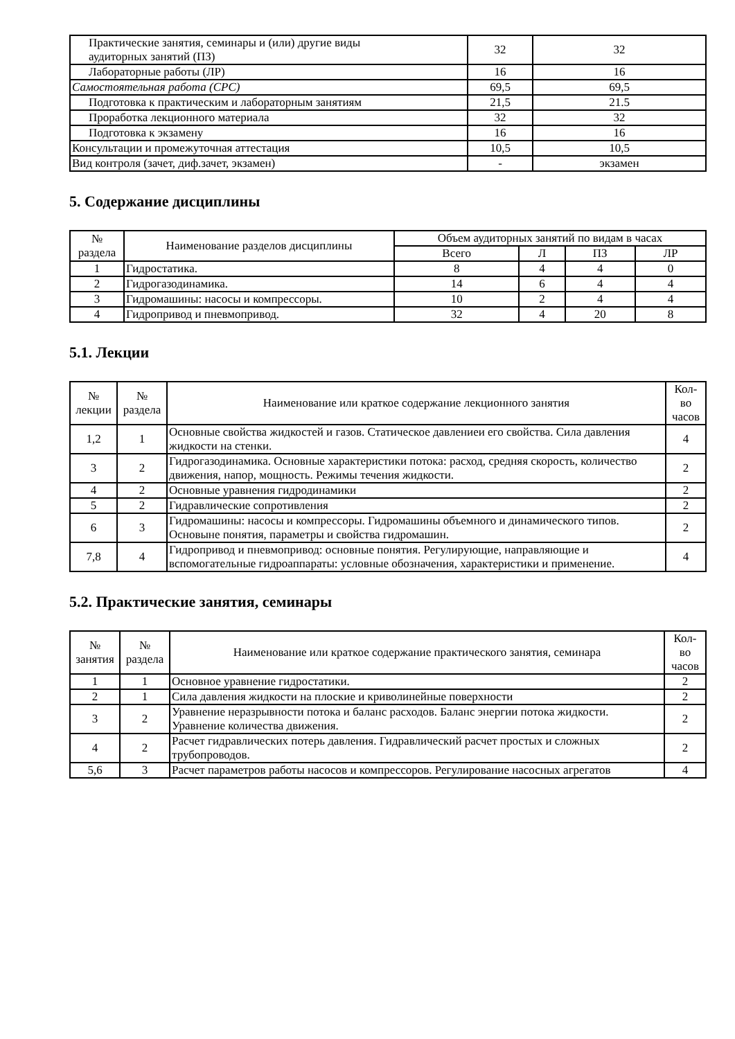| Практические занятия, семинары и (или) другие виды аудиторных занятий (ПЗ) | 32 | 32 |
| Лабораторные работы (ЛР) | 16 | 16 |
| Самостоятельная работа (СРС) | 69,5 | 69,5 |
| Подготовка к практическим и лабораторным занятиям | 21,5 | 21.5 |
| Проработка лекционного материала | 32 | 32 |
| Подготовка к экзамену | 16 | 16 |
| Консультации и промежуточная аттестация | 10,5 | 10,5 |
| Вид контроля (зачет, диф.зачет, экзамен) | - | экзамен |
5. Содержание дисциплины
| № раздела | Наименование разделов дисциплины | Объем аудиторных занятий по видам в часах | | | |
| --- | --- | --- | --- | --- | --- |
| | | Всего | Л | ПЗ | ЛР |
| 1 | Гидростатика. | 8 | 4 | 4 | 0 |
| 2 | Гидрогазодинамика. | 14 | 6 | 4 | 4 |
| 3 | Гидромашины: насосы и компрессоры. | 10 | 2 | 4 | 4 |
| 4 | Гидропривод и пневмопривод. | 32 | 4 | 20 | 8 |
5.1. Лекции
| № лекции | № раздела | Наименование или краткое содержание лекционного занятия | Кол- во часов |
| --- | --- | --- | --- |
| 1,2 | 1 | Основные свойства жидкостей и газов. Статическое давлениеи его свойства. Сила давления жидкости на стенки. | 4 |
| 3 | 2 | Гидрогазодинамика. Основные характеристики потока: расход, средняя скорость, количество движения, напор, мощность. Режимы течения жидкости. | 2 |
| 4 | 2 | Основные уравнения гидродинамики | 2 |
| 5 | 2 | Гидравлические сопротивления | 2 |
| 6 | 3 | Гидромашины: насосы и компрессоры. Гидромашины объемного и динамического типов. Основыне понятия, параметры и свойства гидромашин. | 2 |
| 7,8 | 4 | Гидропривод и пневмопривод: основные понятия. Регулирующие, направляющие и вспомогательные гидроаппараты: условные обозначения, характеристики и применение. | 4 |
5.2. Практические занятия, семинары
| № занятия | № раздела | Наименование или краткое содержание практического занятия, семинара | Кол- во часов |
| --- | --- | --- | --- |
| 1 | 1 | Основное уравнение гидростатики. | 2 |
| 2 | 1 | Сила давления жидкости на плоские и криволинейные поверхности | 2 |
| 3 | 2 | Уравнение неразрывности потока и баланс расходов. Баланс энергии потока жидкости. Уравнение количества движения. | 2 |
| 4 | 2 | Расчет гидравлических потерь давления. Гидравлический расчет простых и сложных трубопроводов. | 2 |
| 5,6 | 3 | Расчет параметров работы насосов и компрессоров. Регулирование насосных агрегатов | 4 |